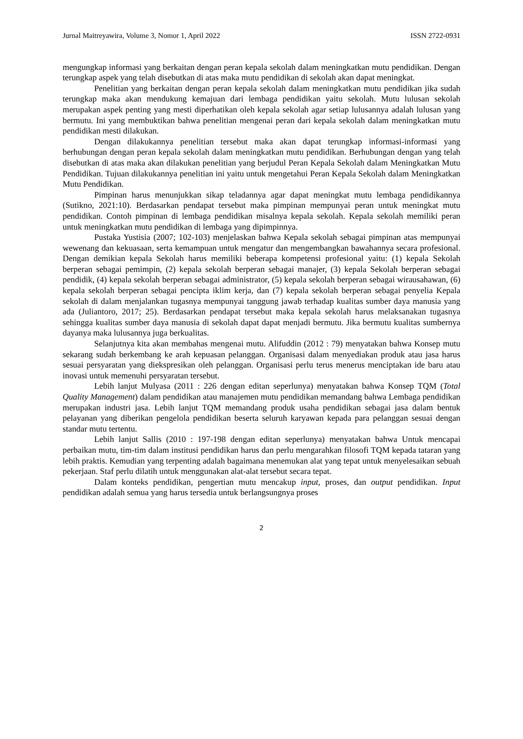Jurnal Maitreyawira, Volume 3, Nomor 1, April 2022 ISSN 2722-0931
mengungkap informasi yang berkaitan dengan peran kepala sekolah dalam meningkatkan mutu pendidikan. Dengan terungkap aspek yang telah disebutkan di atas maka mutu pendidikan di sekolah akan dapat meningkat.
Penelitian yang berkaitan dengan peran kepala sekolah dalam meningkatkan mutu pendidikan jika sudah terungkap maka akan mendukung kemajuan dari lembaga pendidikan yaitu sekolah. Mutu lulusan sekolah merupakan aspek penting yang mesti diperhatikan oleh kepala sekolah agar setiap lulusannya adalah lulusan yang bermutu. Ini yang membuktikan bahwa penelitian mengenai peran dari kepala sekolah dalam meningkatkan mutu pendidikan mesti dilakukan.
Dengan dilakukannya penelitian tersebut maka akan dapat terungkap informasi-informasi yang berhubungan dengan peran kepala sekolah dalam meningkatkan mutu pendidikan. Berhubungan dengan yang telah disebutkan di atas maka akan dilakukan penelitian yang berjudul Peran Kepala Sekolah dalam Meningkatkan Mutu Pendidikan. Tujuan dilakukannya penelitian ini yaitu untuk mengetahui Peran Kepala Sekolah dalam Meningkatkan Mutu Pendidikan.
Pimpinan harus menunjukkan sikap teladannya agar dapat meningkat mutu lembaga pendidikannya (Sutikno, 2021:10). Berdasarkan pendapat tersebut maka pimpinan mempunyai peran untuk meningkat mutu pendidikan. Contoh pimpinan di lembaga pendidikan misalnya kepala sekolah. Kepala sekolah memiliki peran untuk meningkatkan mutu pendidikan di lembaga yang dipimpinnya.
Pustaka Yustisia (2007; 102-103) menjelaskan bahwa Kepala sekolah sebagai pimpinan atas mempunyai wewenang dan kekuasaan, serta kemampuan untuk mengatur dan mengembangkan bawahannya secara profesional. Dengan demikian kepala Sekolah harus memiliki beberapa kompetensi profesional yaitu: (1) kepala Sekolah berperan sebagai pemimpin, (2) kepala sekolah berperan sebagai manajer, (3) kepala Sekolah berperan sebagai pendidik, (4) kepala sekolah berperan sebagai administrator, (5) kepala sekolah berperan sebagai wirausahawan, (6) kepala sekolah berperan sebagai pencipta iklim kerja, dan (7) kepala sekolah berperan sebagai penyelia Kepala sekolah di dalam menjalankan tugasnya mempunyai tanggung jawab terhadap kualitas sumber daya manusia yang ada (Juliantoro, 2017; 25). Berdasarkan pendapat tersebut maka kepala sekolah harus melaksanakan tugasnya sehingga kualitas sumber daya manusia di sekolah dapat dapat menjadi bermutu. Jika bermutu kualitas sumbernya dayanya maka lulusannya juga berkualitas.
Selanjutnya kita akan membahas mengenai mutu. Alifuddin (2012 : 79) menyatakan bahwa Konsep mutu sekarang sudah berkembang ke arah kepuasan pelanggan. Organisasi dalam menyediakan produk atau jasa harus sesuai persyaratan yang diekspresikan oleh pelanggan. Organisasi perlu terus menerus menciptakan ide baru atau inovasi untuk memenuhi persyaratan tersebut.
Lebih lanjut Mulyasa (2011 : 226 dengan editan seperlunya) menyatakan bahwa Konsep TQM (Total Quality Management) dalam pendidikan atau manajemen mutu pendidikan memandang bahwa Lembaga pendidikan merupakan industri jasa. Lebih lanjut TQM memandang produk usaha pendidikan sebagai jasa dalam bentuk pelayanan yang diberikan pengelola pendidikan beserta seluruh karyawan kepada para pelanggan sesuai dengan standar mutu tertentu.
Lebih lanjut Sallis (2010 : 197-198 dengan editan seperlunya) menyatakan bahwa Untuk mencapai perbaikan mutu, tim-tim dalam institusi pendidikan harus dan perlu mengarahkan filosofi TQM kepada tataran yang lebih praktis. Kemudian yang terpenting adalah bagaimana menemukan alat yang tepat untuk menyelesaikan sebuah pekerjaan. Staf perlu dilatih untuk menggunakan alat-alat tersebut secara tepat.
Dalam konteks pendidikan, pengertian mutu mencakup input, proses, dan output pendidikan. Input pendidikan adalah semua yang harus tersedia untuk berlangsungnya proses
2